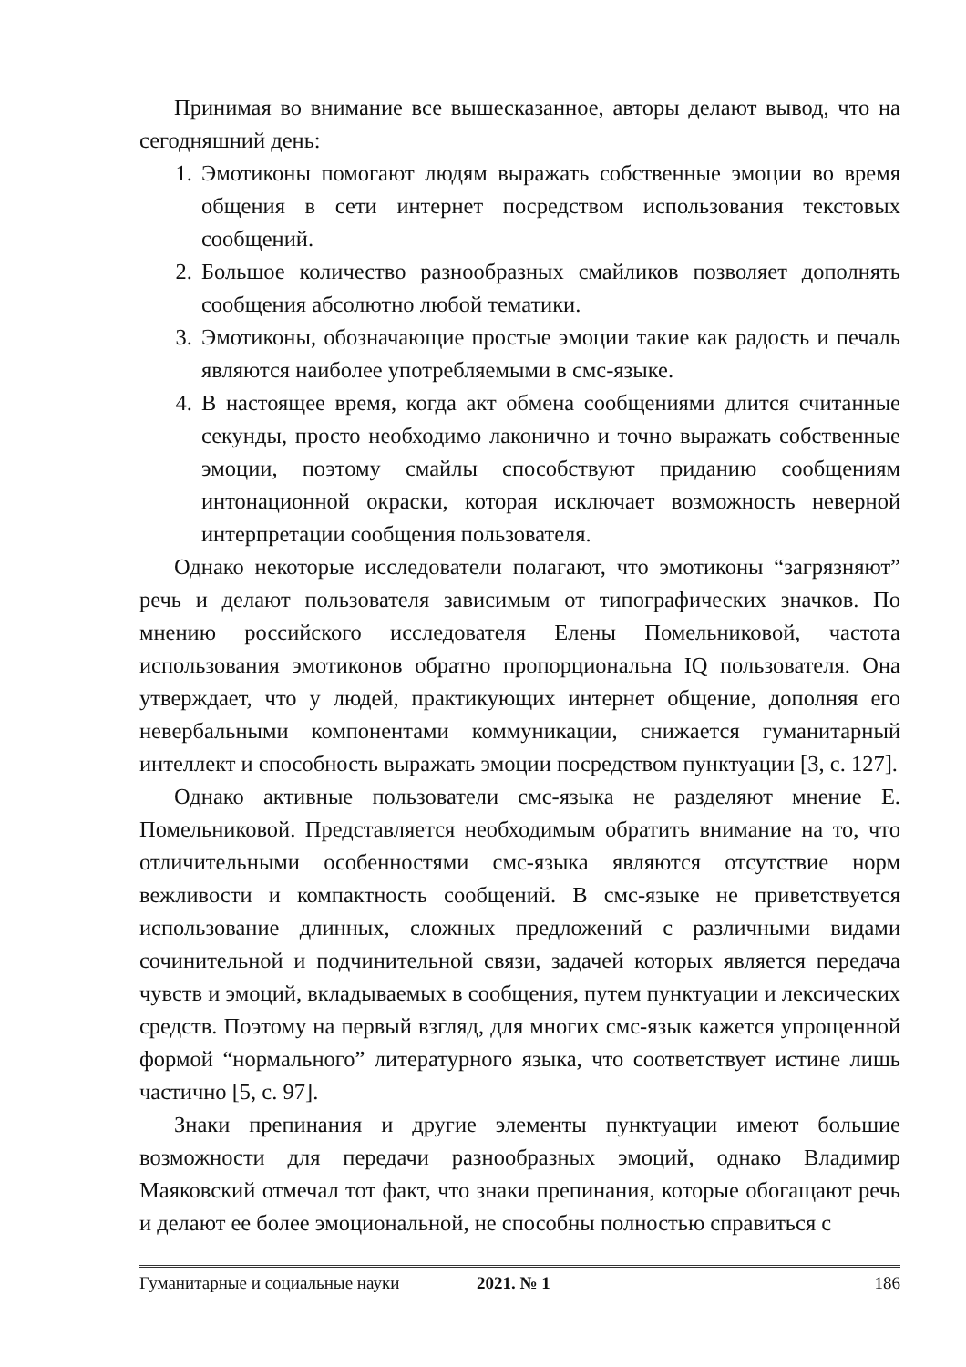Принимая во внимание все вышесказанное, авторы делают вывод, что на сегодняшний день:
1. Эмотиконы помогают людям выражать собственные эмоции во время общения в сети интернет посредством использования текстовых сообщений.
2. Большое количество разнообразных смайликов позволяет дополнять сообщения абсолютно любой тематики.
3. Эмотиконы, обозначающие простые эмоции такие как радость и печаль являются наиболее употребляемыми в смс-языке.
4. В настоящее время, когда акт обмена сообщениями длится считанные секунды, просто необходимо лаконично и точно выражать собственные эмоции, поэтому смайлы способствуют приданию сообщениям интонационной окраски, которая исключает возможность неверной интерпретации сообщения пользователя.
Однако некоторые исследователи полагают, что эмотиконы “загрязняют” речь и делают пользователя зависимым от типографических значков. По мнению российского исследователя Елены Помельниковой, частота использования эмотиконов обратно пропорциональна IQ пользователя. Она утверждает, что у людей, практикующих интернет общение, дополняя его невербальными компонентами коммуникации, снижается гуманитарный интеллект и способность выражать эмоции посредством пунктуации [3, с. 127].
Однако активные пользователи смс-языка не разделяют мнение Е. Помельниковой. Представляется необходимым обратить внимание на то, что отличительными особенностями смс-языка являются отсутствие норм вежливости и компактность сообщений. В смс-языке не приветствуется использование длинных, сложных предложений с различными видами сочинительной и подчинительной связи, задачей которых является передача чувств и эмоций, вкладываемых в сообщения, путем пунктуации и лексических средств. Поэтому на первый взгляд, для многих смс-язык кажется упрощенной формой “нормального” литературного языка, что соответствует истине лишь частично [5, с. 97].
Знаки препинания и другие элементы пунктуации имеют большие возможности для передачи разнообразных эмоций, однако Владимир Маяковский отмечал тот факт, что знаки препинания, которые обогащают речь и делают ее более эмоциональной, не способны полностью справиться с
Гуманитарные и социальные науки 2021. № 1 186